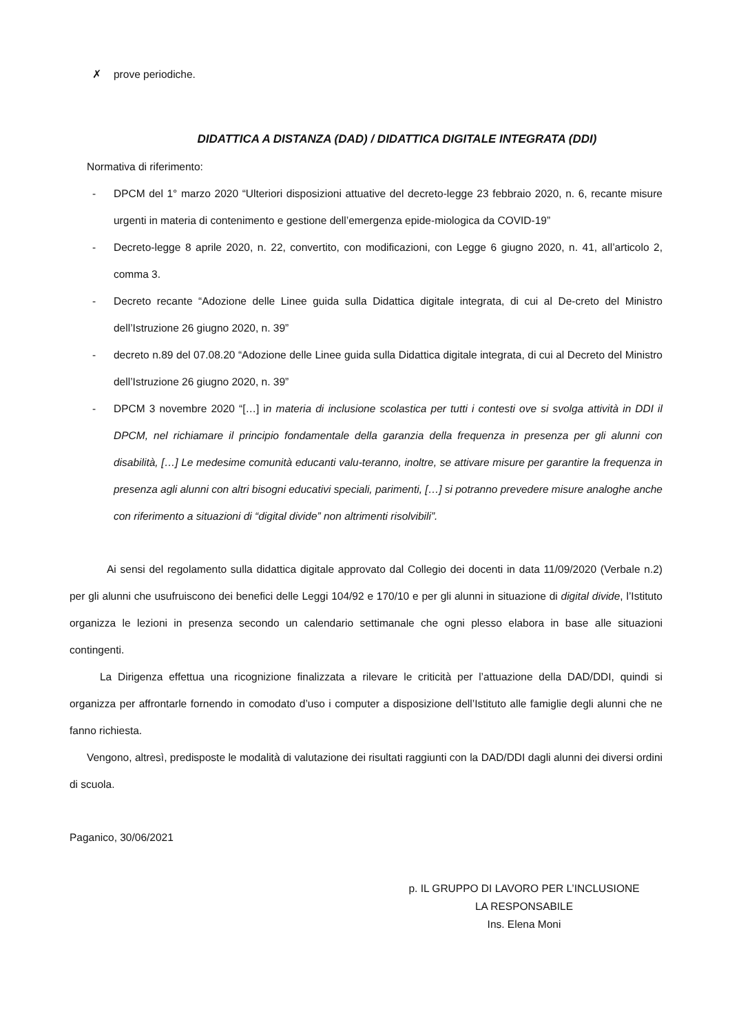✗ prove periodiche.
DIDATTICA A DISTANZA (DAD) / DIDATTICA DIGITALE INTEGRATA (DDI)
Normativa di riferimento:
- DPCM del 1° marzo 2020 “Ulteriori disposizioni attuative del decreto-legge 23 febbraio 2020, n. 6, recante misure urgenti in materia di contenimento e gestione dell’emergenza epide-miologica da COVID-19”
- Decreto-legge 8 aprile 2020, n. 22, convertito, con modificazioni, con Legge 6 giugno 2020, n. 41, all’articolo 2, comma 3.
- Decreto recante “Adozione delle Linee guida sulla Didattica digitale integrata, di cui al De-creto del Ministro dell’Istruzione 26 giugno 2020, n. 39”
- decreto n.89 del 07.08.20 “Adozione delle Linee guida sulla Didattica digitale integrata, di cui al Decreto del Ministro dell’Istruzione 26 giugno 2020, n. 39”
- DPCM 3 novembre 2020 “[…] in materia di inclusione scolastica per tutti i contesti ove si svolga attività in DDI il DPCM, nel richiamare il principio fondamentale della garanzia della frequenza in presenza per gli alunni con disabilità, […] Le medesime comunità educanti valu-teranno, inoltre, se attivare misure per garantire la frequenza in presenza agli alunni con altri bisogni educativi speciali, parimenti, […] si potranno prevedere misure analoghe anche con riferimento a situazioni di “digital divide” non altrimenti risolvibili”.
Ai sensi del regolamento sulla didattica digitale approvato dal Collegio dei docenti in data 11/09/2020 (Verbale n.2) per gli alunni che usufruiscono dei benefici delle Leggi 104/92 e 170/10 e per gli alunni in situazione di digital divide, l’Istituto organizza le lezioni in presenza secondo un calendario settimanale che ogni plesso elabora in base alle situazioni contingenti.
La Dirigenza effettua una ricognizione finalizzata a rilevare le criticità per l’attuazione della DAD/DDI, quindi si organizza per affrontarle fornendo in comodato d’uso i computer a disposizione dell’Istituto alle famiglie degli alunni che ne fanno richiesta.
Vengono, altresì, predisposte le modalità di valutazione dei risultati raggiunti con la DAD/DDI dagli alunni dei diversi ordini di scuola.
Paganico, 30/06/2021
p. IL GRUPPO DI LAVORO PER L’INCLUSIONE
LA RESPONSABILE
Ins. Elena Moni